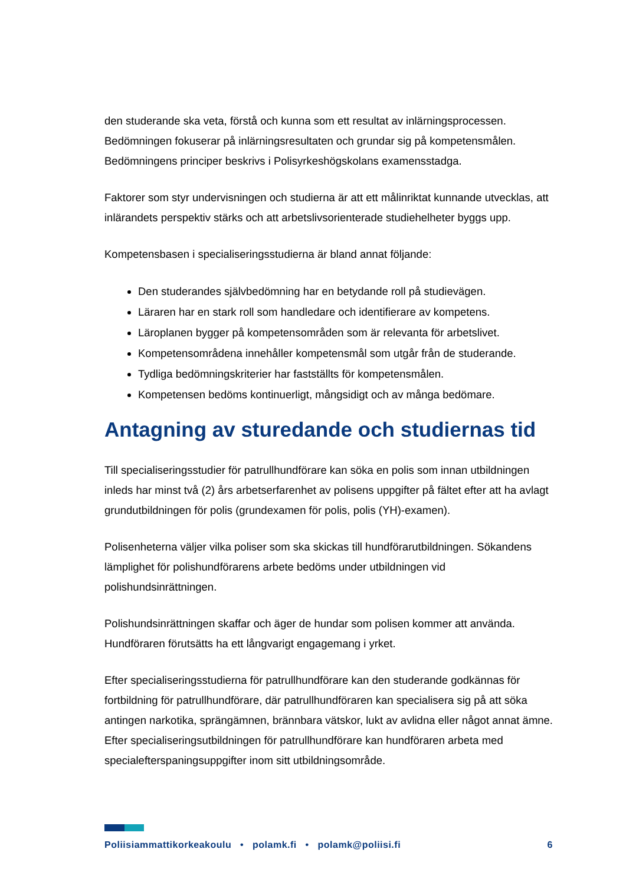den studerande ska veta, förstå och kunna som ett resultat av inlärningsprocessen. Bedömningen fokuserar på inlärningsresultaten och grundar sig på kompetensmålen. Bedömningens principer beskrivs i Polisyrkeshögskolans examensstadga.
Faktorer som styr undervisningen och studierna är att ett målinriktat kunnande utvecklas, att inlärandets perspektiv stärks och att arbetslivsorienterade studiehelheter byggs upp.
Kompetensbasen i specialiseringsstudierna är bland annat följande:
Den studerandes självbedömning har en betydande roll på studievägen.
Läraren har en stark roll som handledare och identifierare av kompetens.
Läroplanen bygger på kompetensområden som är relevanta för arbetslivet.
Kompetensområdena innehåller kompetensmål som utgår från de studerande.
Tydliga bedömningskriterier har fastställts för kompetensmålen.
Kompetensen bedöms kontinuerligt, mångsidigt och av många bedömare.
Antagning av sturedande och studiernas tid
Till specialiseringsstudier för patrullhundförare kan söka en polis som innan utbildningen inleds har minst två (2) års arbetserfarenhet av polisens uppgifter på fältet efter att ha avlagt grundutbildningen för polis (grundexamen för polis, polis (YH)-examen).
Polisenheterna väljer vilka poliser som ska skickas till hundförarutbildningen. Sökandens lämplighet för polishundförarens arbete bedöms under utbildningen vid polishundsinrättningen.
Polishundsinrättningen skaffar och äger de hundar som polisen kommer att använda. Hundföraren förutsätts ha ett långvarigt engagemang i yrket.
Efter specialiseringsstudierna för patrullhundförare kan den studerande godkännas för fortbildning för patrullhundförare, där patrullhundföraren kan specialisera sig på att söka antingen narkotika, sprängämnen, brännbara vätskor, lukt av avlidna eller något annat ämne. Efter specialiseringsutbildningen för patrullhundförare kan hundföraren arbeta med specialefterspaningsuppgifter inom sitt utbildningsområde.
Poliisiammattikorkeakoulu • polamk.fi • polamk@poliisi.fi 6